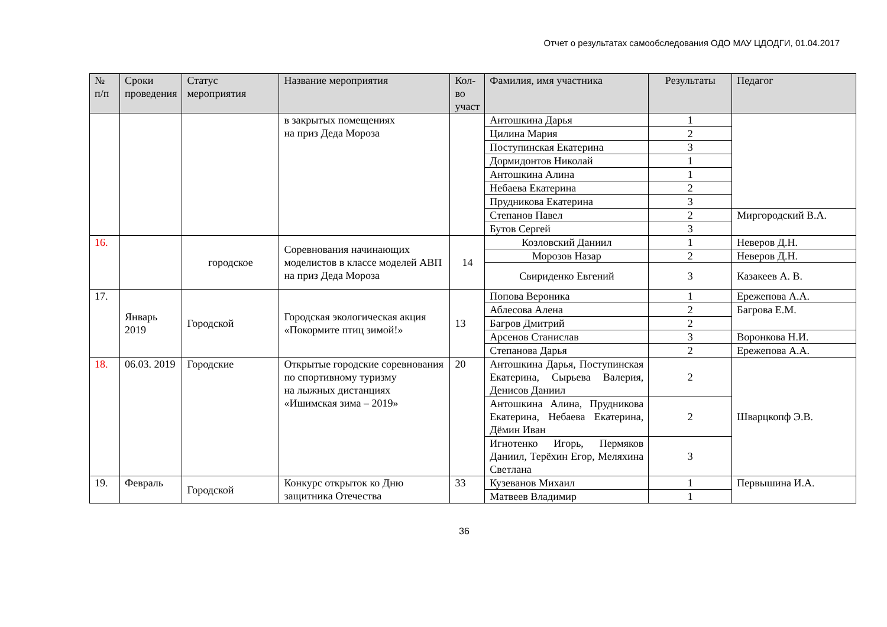Отчет о результатах самообследования ОДО МАУ ЦДОДГИ, 01.04.2017
| № п/п | Сроки проведения | Статус мероприятия | Название мероприятия | Кол-во участ | Фамилия, имя участника | Результаты | Педагог |
| --- | --- | --- | --- | --- | --- | --- | --- |
| | | | в закрытых помещениях на приз Деда Мороза | | Антошкина Дарья | 1 | |
| | | | | | Цилина Мария | 2 | |
| | | | | | Поступинская Екатерина | 3 | |
| | | | | | Дормидонтов Николай | 1 | |
| | | | | | Антошкина Алина | 1 | |
| | | | | | Небаева Екатерина | 2 | |
| | | | | | Прудникова Екатерина | 3 | |
| | | | | | Степанов Павел | 2 | Миргородский В.А. |
| | | | | | Бутов Сергей | 3 | |
| 16. | | городское | Соревнования начинающих моделистов в классе моделей АВП на приз Деда Мороза | 14 | Козловский Даниил | 1 | Неверов Д.Н. |
| | | | | | Морозов Назар | 2 | Неверов Д.Н. |
| | | | | | Свириденко Евгений | 3 | Казакеев А. В. |
| 17. | Январь 2019 | Городской | Городская экологическая акция «Покормите птиц зимой!» | 13 | Попова Вероника | 1 | Ережепова А.А. |
| | | | | | Аблесова Алена | 2 | Багрова Е.М. |
| | | | | | Багров Дмитрий | 2 | |
| | | | | | Арсенов Станислав | 3 | Воронкова Н.И. |
| | | | | | Степанова Дарья | 2 | Ережепова А.А. |
| 18. | 06.03. 2019 | Городские | Открытые городские соревнования по спортивному туризму на лыжных дистанциях «Ишимская зима – 2019» | 20 | Антошкина Дарья, Поступинская Екатерина, Сырьева Валерия, Денисов Даниил | 2 | Шварцкопф Э.В. |
| | | | | | Антошкина Алина, Прудникова Екатерина, Небаева Екатерина, Дёмин Иван | 2 | |
| | | | | | Игнотенко Игорь, Пермяков Даниил, Терёхин Егор, Меляхина Светлана | 3 | |
| 19. | Февраль | Городской | Конкурс открыток ко Дню защитника Отечества | 33 | Кузеванов Михаил | 1 | Первышина И.А. |
| | | | | | Матвеев Владимир | 1 | |
36